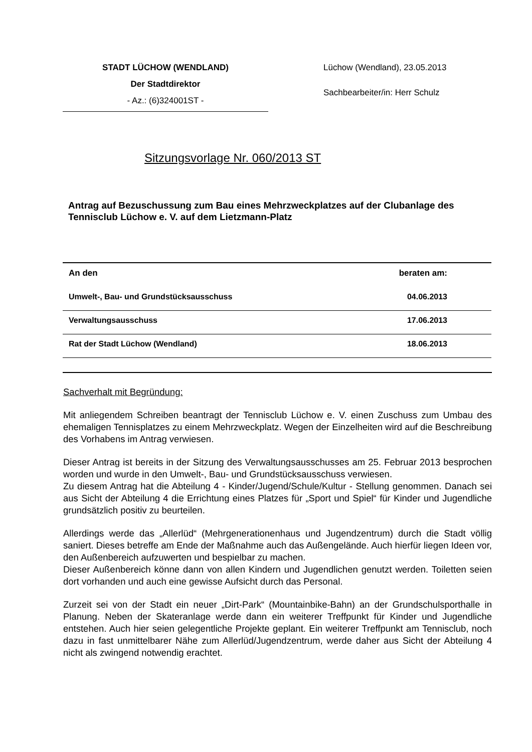STADT LÜCHOW (WENDLAND)
Der Stadtdirektor
- Az.: (6)324001ST -
Lüchow (Wendland), 23.05.2013
Sachbearbeiter/in: Herr Schulz
Sitzungsvorlage Nr. 060/2013 ST
Antrag auf Bezuschussung zum Bau eines Mehrzweckplatzes auf der Clubanlage des Tennisclub Lüchow e. V. auf dem Lietzmann-Platz
| An den | beraten am: |
| --- | --- |
| Umwelt-, Bau- und Grundstücksausschuss | 04.06.2013 |
| Verwaltungsausschuss | 17.06.2013 |
| Rat der Stadt Lüchow (Wendland) | 18.06.2013 |
Sachverhalt mit Begründung:
Mit anliegendem Schreiben beantragt der Tennisclub Lüchow e. V. einen Zuschuss zum Umbau des ehemaligen Tennisplatzes zu einem Mehrzweckplatz. Wegen der Einzelheiten wird auf die Beschreibung des Vorhabens im Antrag verwiesen.
Dieser Antrag ist bereits in der Sitzung des Verwaltungsausschusses am 25. Februar 2013 besprochen worden und wurde in den Umwelt-, Bau- und Grundstücksausschuss verwiesen.
Zu diesem Antrag hat die Abteilung 4 - Kinder/Jugend/Schule/Kultur - Stellung genommen. Danach sei aus Sicht der Abteilung 4 die Errichtung eines Platzes für „Sport und Spiel“ für Kinder und Jugendliche grundsätzlich positiv zu beurteilen.
Allerdings werde das „Allerlüd“ (Mehrgenerationenhaus und Jugendzentrum) durch die Stadt völlig saniert. Dieses betreffe am Ende der Maßnahme auch das Außengelände. Auch hierfür liegen Ideen vor, den Außenbereich aufzuwerten und bespielbar zu machen.
Dieser Außenbereich könne dann von allen Kindern und Jugendlichen genutzt werden. Toiletten seien dort vorhanden und auch eine gewisse Aufsicht durch das Personal.
Zurzeit sei von der Stadt ein neuer „Dirt-Park“ (Mountainbike-Bahn) an der Grundschulsporthalle in Planung. Neben der Skateranlage werde dann ein weiterer Treffpunkt für Kinder und Jugendliche entstehen. Auch hier seien gelegentliche Projekte geplant. Ein weiterer Treffpunkt am Tennisclub, noch dazu in fast unmittelbarer Nähe zum Allerlüd/Jugendzentrum, werde daher aus Sicht der Abteilung 4 nicht als zwingend notwendig erachtet.